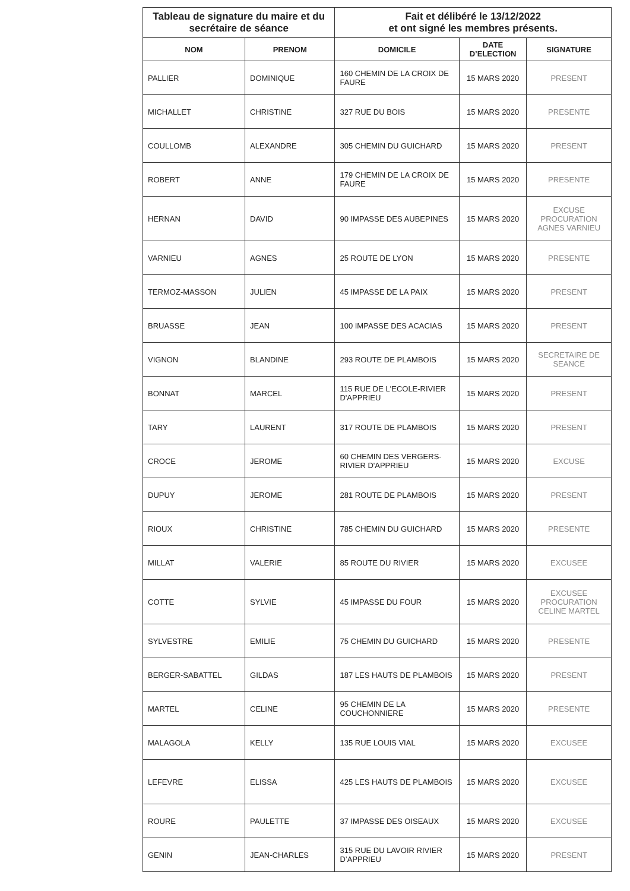| Tableau de signature du maire et du secrétaire de séance | | Fait et délibéré le 13/12/2022 et ont signé les membres présents. | | |
| NOM | PRENOM | DOMICILE | DATE D’ELECTION | SIGNATURE |
| PALLIER | DOMINIQUE | 160 CHEMIN DE LA CROIX DE FAURE | 15 MARS 2020 | PRESENT |
| MICHALLET | CHRISTINE | 327 RUE DU BOIS | 15 MARS 2020 | PRESENTE |
| COULLOMB | ALEXANDRE | 305 CHEMIN DU GUICHARD | 15 MARS 2020 | PRESENT |
| ROBERT | ANNE | 179 CHEMIN DE LA CROIX DE FAURE | 15 MARS 2020 | PRESENTE |
| HERNAN | DAVID | 90 IMPASSE DES AUBEPINES | 15 MARS 2020 | EXCUSE PROCURATION AGNES VARNIEU |
| VARNIEU | AGNES | 25 ROUTE DE LYON | 15 MARS 2020 | PRESENTE |
| TERMOZ-MASSON | JULIEN | 45 IMPASSE DE LA PAIX | 15 MARS 2020 | PRESENT |
| BRUASSE | JEAN | 100 IMPASSE DES ACACIAS | 15 MARS 2020 | PRESENT |
| VIGNON | BLANDINE | 293 ROUTE DE PLAMBOIS | 15 MARS 2020 | SECRETAIRE DE SEANCE |
| BONNAT | MARCEL | 115 RUE DE L'ECOLE-RIVIER D'APPRIEU | 15 MARS 2020 | PRESENT |
| TARY | LAURENT | 317 ROUTE DE PLAMBOIS | 15 MARS 2020 | PRESENT |
| CROCE | JEROME | 60 CHEMIN DES VERGERS- RIVIER D'APPRIEU | 15 MARS 2020 | EXCUSE |
| DUPUY | JEROME | 281 ROUTE DE PLAMBOIS | 15 MARS 2020 | PRESENT |
| RIOUX | CHRISTINE | 785 CHEMIN DU GUICHARD | 15 MARS 2020 | PRESENTE |
| MILLAT | VALERIE | 85 ROUTE DU RIVIER | 15 MARS 2020 | EXCUSEE |
| COTTE | SYLVIE | 45 IMPASSE DU FOUR | 15 MARS 2020 | EXCUSEE PROCURATION CELINE MARTEL |
| SYLVESTRE | EMILIE | 75 CHEMIN DU GUICHARD | 15 MARS 2020 | PRESENTE |
| BERGER-SABATTEL | GILDAS | 187 LES HAUTS DE PLAMBOIS | 15 MARS 2020 | PRESENT |
| MARTEL | CELINE | 95 CHEMIN DE LA COUCHONNIERE | 15 MARS 2020 | PRESENTE |
| MALAGOLA | KELLY | 135 RUE LOUIS VIAL | 15 MARS 2020 | EXCUSEE |
| LEFEVRE | ELISSA | 425 LES HAUTS DE PLAMBOIS | 15 MARS 2020 | EXCUSEE |
| ROURE | PAULETTE | 37 IMPASSE DES OISEAUX | 15 MARS 2020 | EXCUSEE |
| GENIN | JEAN-CHARLES | 315 RUE DU LAVOIR RIVIER D’APPRIEU | 15 MARS 2020 | PRESENT |